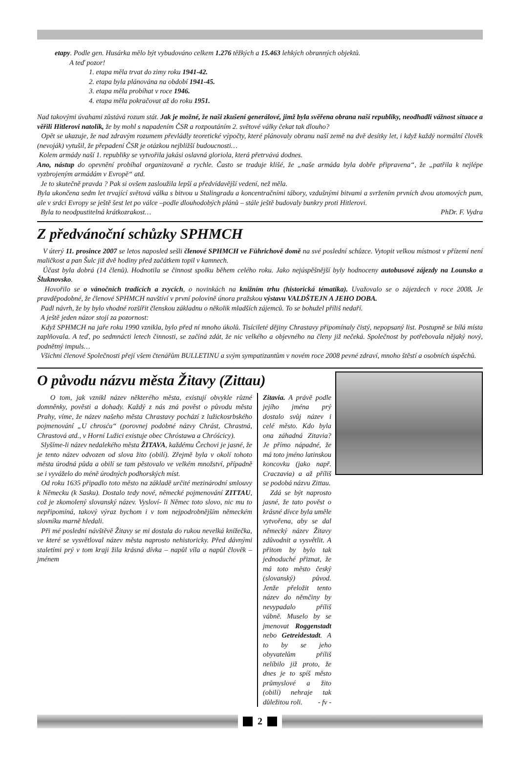etapy. Podle gen. Husárka mělo být vybudováno celkem 1.276 těžkých a 15.463 lehkých obranných objektů.
A teď pozor!
1. etapa měla trvat do zimy roku 1941-42.
2. etapa byla plánována na období 1941-45.
3. etapa měla probíhat v roce 1946.
4. etapa měla pokračovat až do roku 1951.
Nad takovými úvahami zůstává rozum stát. Jak je možné, že naši zkušení generálové, jimž byla svěřena obrana naší republiky, neodhadli vážnost situace a věřili Hitlerovi natolik, že by mohl s napadením ČSR a rozpoutáním 2. světové války čekat tak dlouho?
Opět se ukazuje, že nad zdravým rozumem převládly teoretické výpočty, které plánovaly obranu naší země na dvě desítky let, i když každý normální člověk (nevoják) vytušil, že přepadení ČSR je otázkou nejbližší budoucnosti…
Kolem armády naší 1. republiky se vytvořila jakási oslavná gloriola, která přetrvává dodnes.
Ano, nástup do opevnění probíhal organizovaně a rychle. Často se traduje klišé, že „naše armáda byla dobře připravena“, že „patřila k nejlépe vyzbrojeným armádám v Evropě“ atd.
Je to skutečně pravda ? Pak si ovšem zasloužila lepší a předvídavější vedení, než měla.
Byla ukončena sedm let trvající světová válka s bitvou u Stalingradu a koncentračními tábory, vzdušnými bitvami a svržením prvních dvou atomových pum, ale v srdci Evropy se ještě šest let po válce –podle dlouhodobých plánů – stále ještě budovaly bunkry proti Hitlerovi.
Byla to neodpustitelná krátkozrakost… PhDr. F. Vydra
Z předvánoční schůzky SPHMCH
V úterý 11. prosince 2007 se letos naposled sešli členové SPHMCH ve Führichově domě na své poslední schůzce. Vytopit velkou místnost v přízemí není maličkost a pan Šulc již dvě hodiny před začátkem topil v kamnech.
Účast byla dobrá (14 členů). Hodnotila se činnost spolku během celého roku. Jako nejúspěšnější byly hodnoceny autobusové zájezdy na Lounsko a Šluknovsko.
Hovořilo se o vánočních tradicích a zvycích, o novinkách na knižním trhu (historická tématika). Uvažovalo se o zájezdech v roce 2008. Je pravděpodobné, že členové SPHMCH navštíví v první polovině února pražskou výstavu VALDŠTEJN A JEHO DOBA.
Padl návrh, že by bylo vhodné rozšířit členskou základnu o několik mladších zájemců. To se bohužel příliš nedaří.
A ještě jeden názor stojí za pozornost:
Když SPHMCH na jaře roku 1990 vznikla, bylo před ní mnoho úkolů. Tisícileté dějiny Chrastavy připomínaly čistý, nepopsaný list. Postupně se bílá místa zaplňovala. A teď, po sedmnácti letech činnosti, se začíná zdát, že nic velkého a objevného na členy již nečeká. Společnost by potřebovala nějaký nový, podnětný impuls…
Všichni členové Společnosti přejí všem čtenářům BULLETINU a svým sympatizantům v novém roce 2008 pevné zdraví, mnoho štěstí a osobních úspěchů.
O původu názvu města Žitavy (Zittau)
O tom, jak vznikl název některého města, existují obvykle různé domněnky, pověsti a dohady. Každý z nás zná pověst o původu města Prahy, víme, že název našeho města Chrastavy pochází z lužickosrbského pojmenování „U chrosću“ (porovnej podobné názvy Chrást, Chrastná, Chrastová atd., v Horní Lužici existuje obec Chróstawa a Chróścicy).
Slyšíme-li název nedalekého města ŽITAVA, každému Čechovi je jasné, že je tento název odvozen od slova žito (obilí). Zřejmě byla v okolí tohoto města úrodná půda a obilí se tam pěstovalo ve velkém množství, případně se i vyváželo do méně úrodných podhorských míst.
Od roku 1635 připadlo toto město na základě určité mezinárodní smlouvy k Německu (k Sasku). Dostalo tedy nové, německé pojmenování ZITTAU, což je zkomolený slovanský název. Vysloví- li Němec toto slovo, nic mu to nepřipomíná, takový výraz bychom i v tom nejpodrobnějším německém slovníku marně hledali.
Při mé poslední návštěvě Žitavy se mi dostala do rukou nevelká knížečka, ve které se vysvětloval název města naprosto nehistoricky. Před dávnými staletími prý v tom kraji žila krásná dívka – napůl víla a napůl člověk – jménem
Zitavia. A právě podle jejího jména prý dostalo svůj název i celé město. Kdo byla ona záhadná Zitavia? Je přímo nápadné, že má toto jméno latinskou koncovku (jako např. Craczavia) a až příliš se podobá názvu Zittau.
Zdá se být naprosto jasné, že tato pověst o krásné dívce byla uměle vytvořena, aby se dal německý název Žitavy zdůvodnit a vysvětlit. A přitom by bylo tak jednoduché přiznat, že má toto město český (slovanský) původ. Jenže přeložit tento název do němčiny by nevypadalo příliš vábně. Muselo by se jmenovat Roggenstadt nebo Getreidestadt. A to by se jeho obyvatelům příliš nelíbilo již proto, že dnes je to spíš město průmyslové a žito (obilí) nehraje tak důležitou roli. - fv -
2